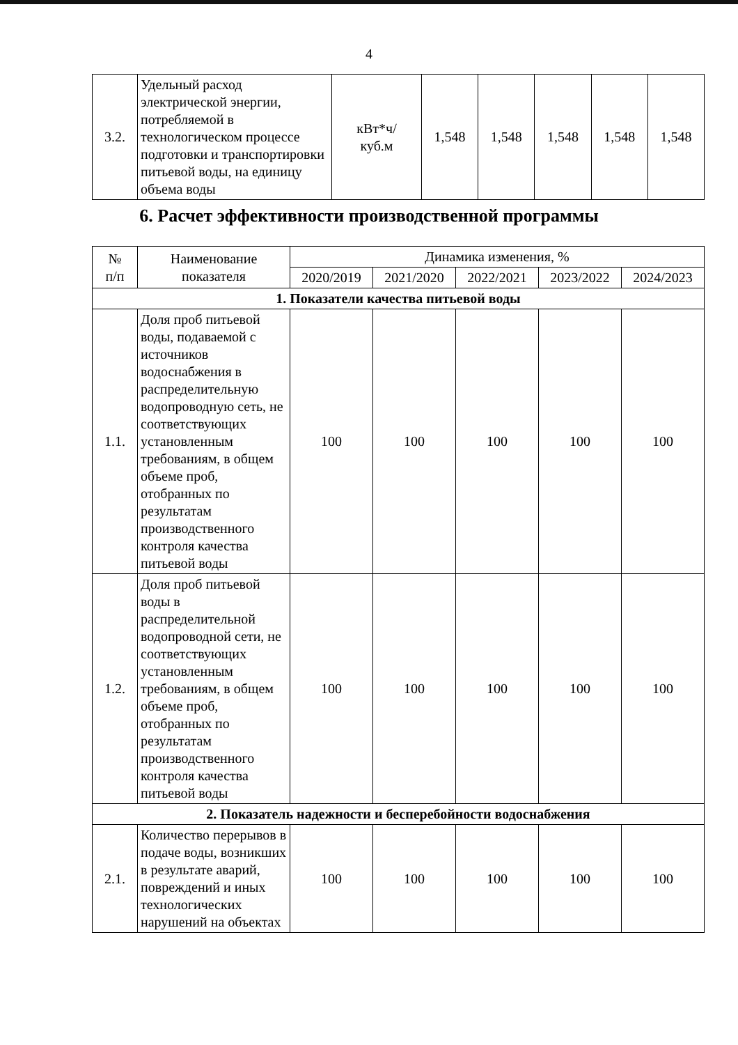4
| 3.2. | Удельный расход электрической энергии, потребляемой в технологическом процессе подготовки и транспортировки питьевой воды, на единицу объема воды | кВт*ч/ куб.м | 1,548 | 1,548 | 1,548 | 1,548 | 1,548 |
6. Расчет эффективности производственной программы
| № п/п | Наименование показателя | Динамика изменения, % | | | | |
| --- | --- | --- | --- | --- | --- | --- |
| | | 2020/2019 | 2021/2020 | 2022/2021 | 2023/2022 | 2024/2023 |
| 1. Показатели качества питьевой воды | | | | | | |
| 1.1. | Доля проб питьевой воды, подаваемой с источников водоснабжения в распределительную водопроводную сеть, не соответствующих установленным требованиям, в общем объеме проб, отобранных по результатам производственного контроля качества питьевой воды | 100 | 100 | 100 | 100 | 100 |
| 1.2. | Доля проб питьевой воды в распределительной водопроводной сети, не соответствующих установленным требованиям, в общем объеме проб, отобранных по результатам производственного контроля качества питьевой воды | 100 | 100 | 100 | 100 | 100 |
| 2. Показатель надежности и бесперебойности водоснабжения | | | | | | |
| 2.1. | Количество перерывов в подаче воды, возникших в результате аварий, повреждений и иных технологических нарушений на объектах | 100 | 100 | 100 | 100 | 100 |